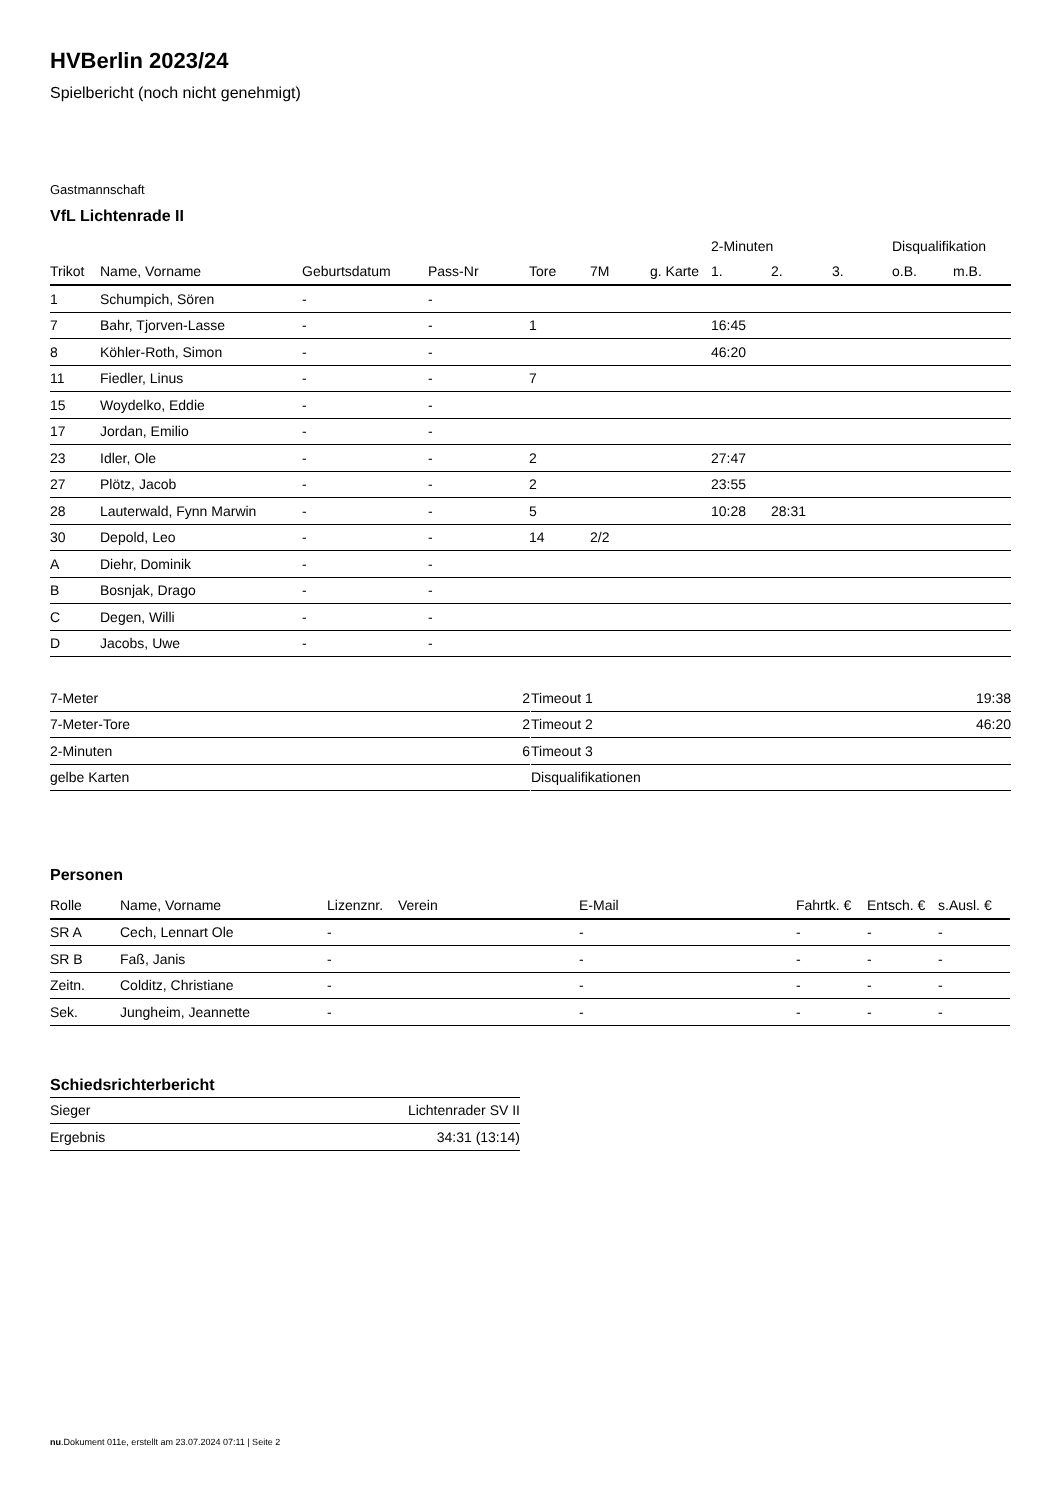HVBerlin 2023/24
Spielbericht (noch nicht genehmigt)
Gastmannschaft
VfL Lichtenrade II
| | | | | | | | 2-Minuten | | | Disqualifikation | |
| --- | --- | --- | --- | --- | --- | --- | --- | --- | --- | --- | --- |
| Trikot | Name, Vorname | Geburtsdatum | Pass-Nr | Tore | 7M | g. Karte | 1. | 2. | 3. | o.B. | m.B. |
| 1 | Schumpich, Sören | - | - | | | | | | | | |
| 7 | Bahr, Tjorven-Lasse | - | - | 1 | | | 16:45 | | | | |
| 8 | Köhler-Roth, Simon | - | - | | | | 46:20 | | | | |
| 11 | Fiedler, Linus | - | - | 7 | | | | | | | |
| 15 | Woydelko, Eddie | - | - | | | | | | | | |
| 17 | Jordan, Emilio | - | - | | | | | | | | |
| 23 | Idler, Ole | - | - | 2 | | | 27:47 | | | | |
| 27 | Plötz, Jacob | - | - | 2 | | | 23:55 | | | | |
| 28 | Lauterwald, Fynn Marwin | - | - | 5 | | | 10:28 | 28:31 | | | |
| 30 | Depold, Leo | - | - | 14 | 2/2 | | | | | | |
| A | Diehr, Dominik | - | - | | | | | | | | |
| B | Bosnjak, Drago | - | - | | | | | | | | |
| C | Degen, Willi | - | - | | | | | | | | |
| D | Jacobs, Uwe | - | - | | | | | | | | |
| 7-Meter | 2 |
| 7-Meter-Tore | 2 |
| 2-Minuten | 6 |
| gelbe Karten | |
| Timeout 1 | 19:38 |
| Timeout 2 | 46:20 |
| Timeout 3 | |
| Disqualifikationen | |
Personen
| Rolle | Name, Vorname | Lizenznr. | Verein | E-Mail | Fahrtk. € | Entsch. € | s.Ausl. € |
| --- | --- | --- | --- | --- | --- | --- | --- |
| SR A | Cech, Lennart Ole | - | | - | - | - | - |
| SR B | Faß, Janis | - | | - | - | - | - |
| Zeitn. | Colditz, Christiane | - | | - | - | - | - |
| Sek. | Jungheim, Jeannette | - | | - | - | - | - |
Schiedsrichterbericht
| Sieger | Lichtenrader SV II |
| Ergebnis | 34:31 (13:14) |
nu.Dokument 011e, erstellt am 23.07.2024 07:11 | Seite 2